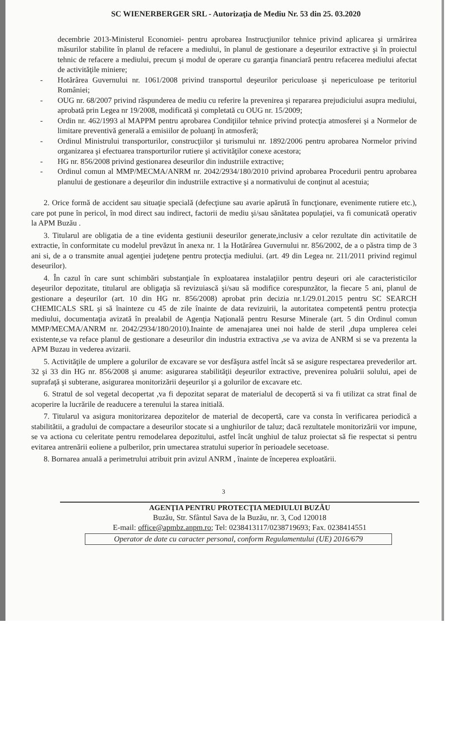SC WIENERBERGER SRL - Autorizaţia de Mediu Nr. 53 din 25. 03.2020
decembrie 2013-Ministerul Economiei- pentru aprobarea Instrucţiunilor tehnice privind aplicarea şi urmărirea măsurilor stabilite în planul de refacere a mediului, în planul de gestionare a deşeurilor extractive şi în proiectul tehnic de refacere a mediului, precum şi modul de operare cu garanţia financiară pentru refacerea mediului afectat de activităţile miniere;
- Hotărârea Guvernului nr. 1061/2008 privind transportul deşeurilor periculoase şi nepericuloase pe teritoriul României;
- OUG nr. 68/2007 privind răspunderea de mediu cu referire la prevenirea şi repararea prejudiciului asupra mediului, aprobată prin Legea nr 19/2008, modificată şi completată cu OUG nr. 15/2009;
- Ordin nr. 462/1993 al MAPPM pentru aprobarea Condiţiilor tehnice privind protecţia atmosferei şi a Normelor de limitare preventivă generală a emisiilor de poluanţi în atmosferă;
- Ordinul Ministrului transporturilor, construcţiilor şi turismului nr. 1892/2006 pentru aprobarea Normelor privind organizarea şi efectuarea transporturilor rutiere şi activităţilor conexe acestora;
- HG nr. 856/2008 privind gestionarea deseurilor din industriile extractive;
- Ordinul comun al MMP/MECMA/ANRM nr. 2042/2934/180/2010 privind aprobarea Procedurii pentru aprobarea planului de gestionare a deşeurilor din industriile extractive şi a normativului de conţinut al acestuia;
2. Orice formă de accident sau situaţie specială (defecţiune sau avarie apărută în funcţionare, evenimente rutiere etc.), care pot pune în pericol, în mod direct sau indirect, factorii de mediu şi/sau sănătatea populaţiei, va fi comunicată operativ la APM Buzău .
3. Titularul are obligatia de a tine evidenta gestiunii deseurilor generate,inclusiv a celor rezultate din activitatile de extractie, în conformitate cu modelul prevăzut în anexa nr. 1 la Hotărârea Guvernului nr. 856/2002, de a o păstra timp de 3 ani si, de a o transmite anual agenţiei judeţene pentru protecţia mediului. (art. 49 din Legea nr. 211/2011 privind regimul deseurilor).
4. În cazul în care sunt schimbări substanţiale în exploatarea instalaţiilor pentru deşeuri ori ale caracteristicilor deşeurilor depozitate, titularul are obligaţia să revizuiască şi/sau să modifice corespunzător, la fiecare 5 ani, planul de gestionare a deşeurilor (art. 10 din HG nr. 856/2008) aprobat prin decizia nr.1/29.01.2015 pentru SC SEARCH CHEMICALS SRL şi să înainteze cu 45 de zile înainte de data revizuirii, la autoritatea competentă pentru protecţia mediului, documentaţia avizată în prealabil de Agenţia Naţională pentru Resurse Minerale (art. 5 din Ordinul comun MMP/MECMA/ANRM nr. 2042/2934/180/2010).Inainte de amenajarea unei noi halde de steril ,dupa umplerea celei existente,se va reface planul de gestionare a deseurilor din industria extractiva ,se va aviza de ANRM si se va prezenta la APM Buzau in vederea avizarii.
5. Activităţile de umplere a golurilor de excavare se vor desfăşura astfel încât să se asigure respectarea prevederilor art. 32 şi 33 din HG nr. 856/2008 şi anume: asigurarea stabilităţii deşeurilor extractive, prevenirea poluării solului, apei de suprafaţă şi subterane, asigurarea monitorizării deşeurilor şi a golurilor de excavare etc.
6. Stratul de sol vegetal decopertat ,va fi depozitat separat de materialul de decopertă si va fi utilizat ca strat final de acoperire la lucrările de readucere a terenului la starea initială.
7. Titularul va asigura monitorizarea depozitelor de material de decopertă, care va consta în verificarea periodică a stabilitătii, a gradului de compactare a deseurilor stocate si a unghiurilor de taluz; dacă rezultatele monitorizării vor impune, se va actiona cu celeritate pentru remodelarea depozitului, astfel încât unghiul de taluz proiectat să fie respectat si pentru evitarea antrenării eoliene a pulberilor, prin umectarea stratului superior în perioadele secetoase.
8. Bornarea anuală a perimetrului atribuit prin avizul ANRM , înainte de începerea exploatării.
3
AGENŢIA PENTRU PROTECŢIA MEDIULUI BUZĂU
Buzău, Str. Sfântul Sava de la Buzău, nr. 3, Cod 120018
E-mail: office@apmbz.anpm.ro; Tel: 0238413117/0238719693; Fax. 0238414551
Operator de date cu caracter personal, conform Regulamentului (UE) 2016/679